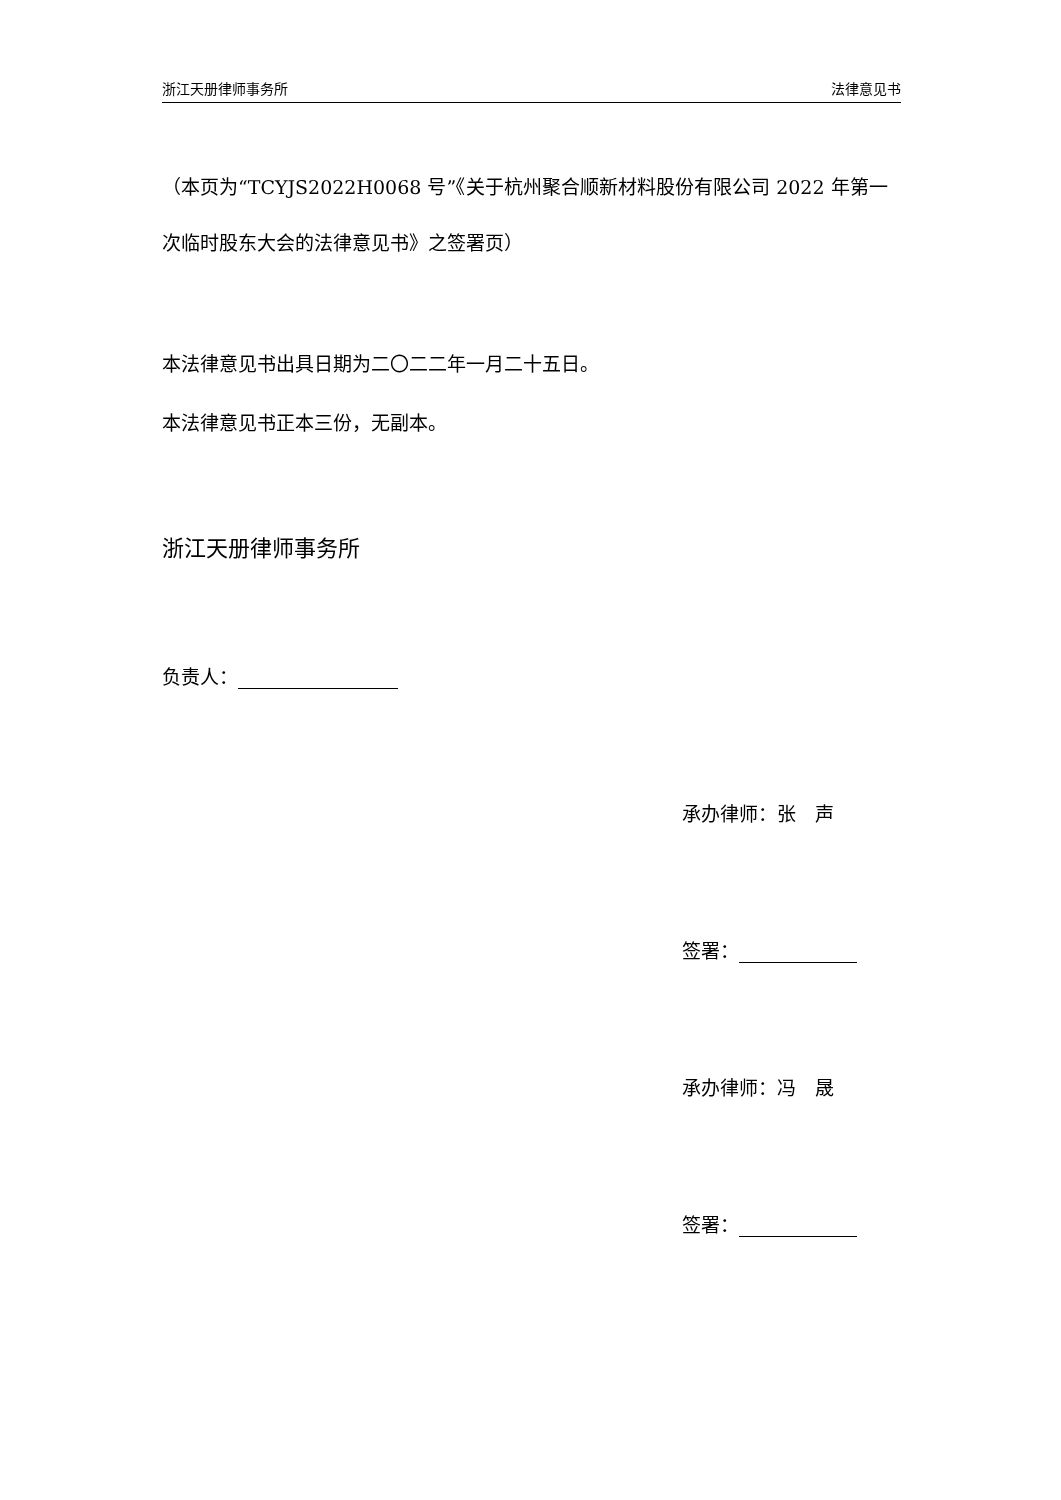浙江天册律师事务所 法律意见书
（本页为“TCYJS2022H0068 号”《关于杭州聚合顺新材料股份有限公司 2022 年第一次临时股东大会的法律意见书》之签署页）
本法律意见书出具日期为二〇二二年一月二十五日。
本法律意见书正本三份，无副本。
浙江天册律师事务所
负责人：
承办律师：张　声
签署：
承办律师：冯　晟
签署：